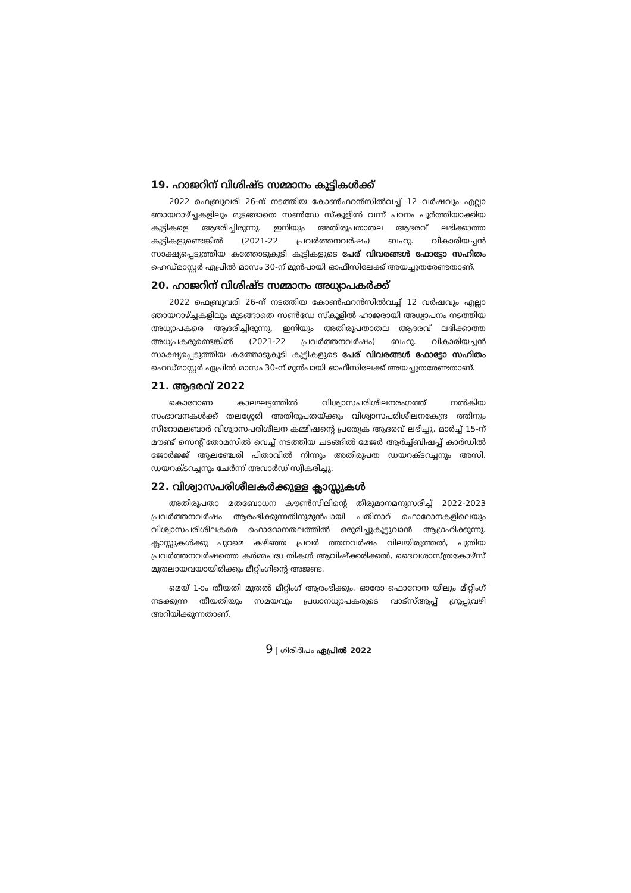19. ഹാജറിന് വിശിഷ്ട സമ്മാനം കുട്ടികൾക്ക്
2022 ഫെബ്രുവരി 26-ന് നടത്തിയ കോൺഫറൻസിൽവച്ച് 12 വർഷവും എല്ലാ ഞായറാഴ്ച്ചകളിലും മുടങ്ങാതെ സൺഡേ സ്കൂളിൽ വന്ന് പഠനം പൂർത്തിയാക്കിയ കുട്ടികളെ ആദരിച്ചിരുന്നു. ഇനിയും അതിരൂപതാതല ആദരവ് ലഭിക്കാത്ത കുട്ടികളുണ്ടെങ്കിൽ (2021-22 പ്രവർത്തനവർഷം) ബഹു. വികാരിയച്ചൻ സാക്ഷ്യപ്പെടുത്തിയ കത്തോടുകൂടി കുട്ടികളുടെ പേര് വിവരങ്ങൾ ഫോട്ടോ സഹിതം ഹെഡ്മാസ്റ്റർ ഏപ്രിൽ മാസം 30-ന് മുൻപായി ഓഫീസിലേക്ക് അയച്ചുതരേണ്ടതാണ്.
20. ഹാജറിന് വിശിഷ്ട സമ്മാനം അധ്യാപകർക്ക്
2022 ഫെബ്രുവരി 26-ന് നടത്തിയ കോൺഫറൻസിൽവച്ച് 12 വർഷവും എല്ലാ ഞായറാഴ്ച്ചകളിലും മുടങ്ങാതെ സൺഡേ സ്കൂളിൽ ഹാജരായി അധ്യാപനം നടത്തിയ അധ്യാപകരെ ആദരിച്ചിരുന്നു. ഇനിയും അതിരൂപതാതല ആദരവ് ലഭിക്കാത്ത അധ്യപകരുണ്ടെങ്കിൽ (2021-22 പ്രവർത്തനവർഷം) ബഹു. വികാരിയച്ചൻ സാക്ഷ്യപ്പെടുത്തിയ കത്തോടുകൂടി കുട്ടികളുടെ പേര് വിവരങ്ങൾ ഫോട്ടോ സഹിതം ഹെഡ്മാസ്റ്റർ ഏപ്രിൽ മാസം 30-ന് മുൻപായി ഓഫീസിലേക്ക് അയച്ചുതരേണ്ടതാണ്.
21. ആദരവ് 2022
കൊറോണ കാലഘട്ടത്തിൽ വിശ്വാസപരിശീലനരംഗത്ത് നൽകിയ സംഭാവനകൾക്ക് തലശ്ശേരി അതിരൂപതയ്ക്കും വിശ്വാസപരിശീലനകേന്ദ്ര ത്തിനും സീറോമലബാർ വിശ്വാസപരിശീലന കമ്മിഷന്റെ പ്രത്യേക ആദരവ് ലഭിച്ചു. മാർച്ച് 15-ന് മൗണ്ട് സെന്റ് തോമസിൽ വെച്ച് നടത്തിയ ചടങ്ങിൽ മേജർ ആർച്ച്ബിഷപ്പ് കാർഡിൽ ജോർജ്ജ് ആലഞ്ചേരി പിതാവിൽ നിന്നും അതിരൂപത ഡയറക്ടറച്ചനും അസി. ഡയറക്ടറച്ചനും ചേർന്ന് അവാർഡ് സ്വീകരിച്ചു.
22. വിശ്വാസപരിശീലകർക്കുള്ള ക്ലാസ്സുകൾ
അതിരൂപതാ മതബോധന കൗൺസിലിന്റെ തീരുമാനമനുസരിച്ച് 2022-2023 പ്രവർത്തനവർഷം ആരംഭിക്കുന്നതിനുമുൻപായി പതിനാറ് ഫൊറോനകളിലെയും വിശ്വാസപരിശീലകരെ ഫൊറോനതലത്തിൽ ഒരുമിച്ചുകൂട്ടുവാൻ ആഗ്രഹിക്കുന്നു. ക്ലാസ്സുകൾക്കു പുറമെ കഴിഞ്ഞ പ്രവർ ത്തനവർഷം വിലയിരുത്തൽ, പുതിയ പ്രവർത്തനവർഷത്തെ കർമ്മപദ്ധ തികൾ ആവിഷ്ക്കരിക്കൽ, ദൈവശാസ്ത്രകോഴ്സ് മുതലായവയായിരിക്കും മീറ്റിംഗിന്റെ അജണ്ട.
മെയ് 1-ാം തീയതി മുതൽ മീറ്റിംഗ് ആരംഭിക്കും. ഓരോ ഫൊറോന യിലും മീറ്റിംഗ് നടക്കുന്ന തീയതിയും സമയവും പ്രധാനധ്യാപകരുടെ വാട്സ്ആപ്പ് ഗ്രൂപ്പുവഴി അറിയിക്കുന്നതാണ്.
9 | ഗിരിദീപം ഏപ്രിൽ 2022